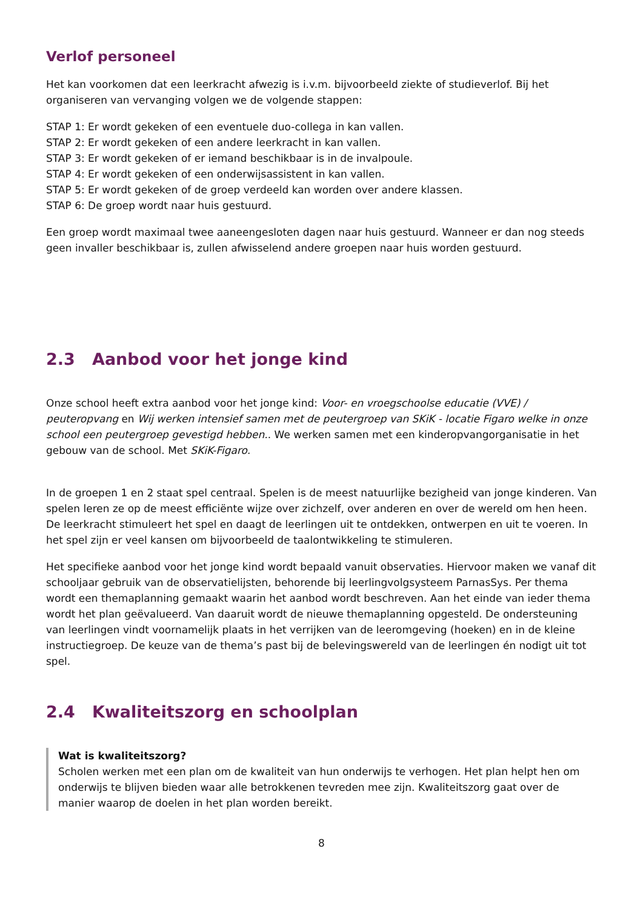Verlof personeel
Het kan voorkomen dat een leerkracht afwezig is i.v.m. bijvoorbeeld ziekte of studieverlof. Bij het organiseren van vervanging volgen we de volgende stappen:
STAP 1: Er wordt gekeken of een eventuele duo-collega in kan vallen.
STAP 2: Er wordt gekeken of een andere leerkracht in kan vallen.
STAP 3: Er wordt gekeken of er iemand beschikbaar is in de invalpoule.
STAP 4: Er wordt gekeken of een onderwijsassistent in kan vallen.
STAP 5: Er wordt gekeken of de groep verdeeld kan worden over andere klassen.
STAP 6: De groep wordt naar huis gestuurd.
Een groep wordt maximaal twee aaneengesloten dagen naar huis gestuurd. Wanneer er dan nog steeds geen invaller beschikbaar is, zullen afwisselend andere groepen naar huis worden gestuurd.
2.3 Aanbod voor het jonge kind
Onze school heeft extra aanbod voor het jonge kind: Voor- en vroegschoolse educatie (VVE) / peuteropvang en Wij werken intensief samen met de peutergroep van SKiK - locatie Figaro welke in onze school een peutergroep gevestigd hebben.. We werken samen met een kinderopvangorganisatie in het gebouw van de school. Met SKiK-Figaro.
In de groepen 1 en 2 staat spel centraal. Spelen is de meest natuurlijke bezigheid van jonge kinderen. Van spelen leren ze op de meest efficiënte wijze over zichzelf, over anderen en over de wereld om hen heen. De leerkracht stimuleert het spel en daagt de leerlingen uit te ontdekken, ontwerpen en uit te voeren. In het spel zijn er veel kansen om bijvoorbeeld de taalontwikkeling te stimuleren.
Het specifieke aanbod voor het jonge kind wordt bepaald vanuit observaties. Hiervoor maken we vanaf dit schooljaar gebruik van de observatielijsten, behorende bij leerlingvolgsysteem ParnasSys. Per thema wordt een themaplanning gemaakt waarin het aanbod wordt beschreven. Aan het einde van ieder thema wordt het plan geëvalueerd. Van daaruit wordt de nieuwe themaplanning opgesteld. De ondersteuning van leerlingen vindt voornamelijk plaats in het verrijken van de leeromgeving (hoeken) en in de kleine instructiegroep. De keuze van de thema’s past bij de belevingswereld van de leerlingen én nodigt uit tot spel.
2.4 Kwaliteitszorg en schoolplan
Wat is kwaliteitszorg?
Scholen werken met een plan om de kwaliteit van hun onderwijs te verhogen. Het plan helpt hen om onderwijs te blijven bieden waar alle betrokkenen tevreden mee zijn. Kwaliteitszorg gaat over de manier waarop de doelen in het plan worden bereikt.
8